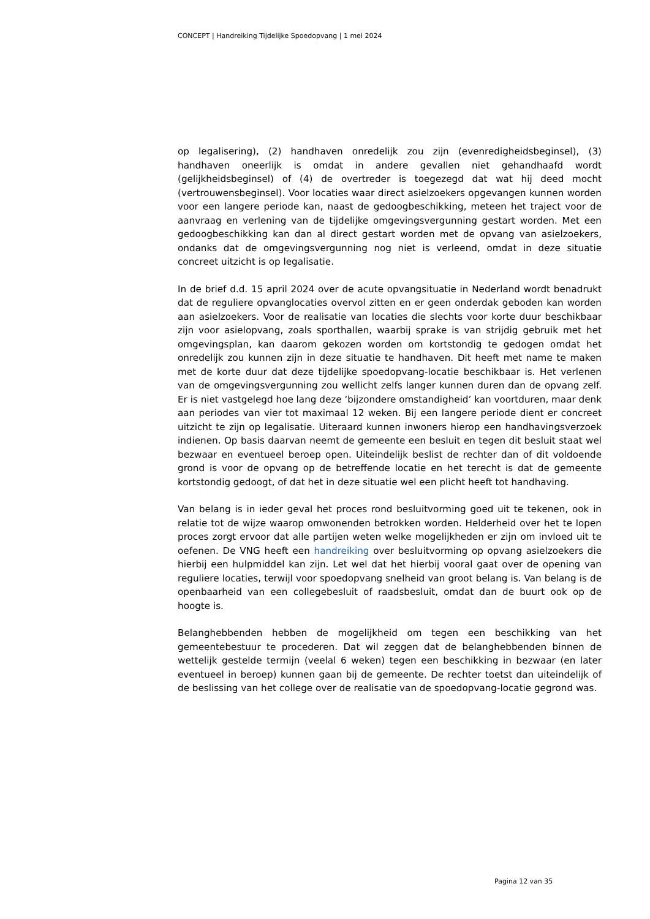CONCEPT | Handreiking Tijdelijke Spoedopvang | 1 mei 2024
op legalisering), (2) handhaven onredelijk zou zijn (evenredigheidsbeginsel), (3) handhaven oneerlijk is omdat in andere gevallen niet gehandhaafd wordt (gelijkheidsbeginsel) of (4) de overtreder is toegezegd dat wat hij deed mocht (vertrouwensbeginsel). Voor locaties waar direct asielzoekers opgevangen kunnen worden voor een langere periode kan, naast de gedoogbeschikking, meteen het traject voor de aanvraag en verlening van de tijdelijke omgevingsvergunning gestart worden. Met een gedoogbeschikking kan dan al direct gestart worden met de opvang van asielzoekers, ondanks dat de omgevingsvergunning nog niet is verleend, omdat in deze situatie concreet uitzicht is op legalisatie.
In de brief d.d. 15 april 2024 over de acute opvangsituatie in Nederland wordt benadrukt dat de reguliere opvanglocaties overvol zitten en er geen onderdak geboden kan worden aan asielzoekers. Voor de realisatie van locaties die slechts voor korte duur beschikbaar zijn voor asielopvang, zoals sporthallen, waarbij sprake is van strijdig gebruik met het omgevingsplan, kan daarom gekozen worden om kortstondig te gedogen omdat het onredelijk zou kunnen zijn in deze situatie te handhaven. Dit heeft met name te maken met de korte duur dat deze tijdelijke spoedopvang-locatie beschikbaar is. Het verlenen van de omgevingsvergunning zou wellicht zelfs langer kunnen duren dan de opvang zelf. Er is niet vastgelegd hoe lang deze ‘bijzondere omstandigheid’ kan voortduren, maar denk aan periodes van vier tot maximaal 12 weken. Bij een langere periode dient er concreet uitzicht te zijn op legalisatie. Uiteraard kunnen inwoners hierop een handhavingsverzoek indienen. Op basis daarvan neemt de gemeente een besluit en tegen dit besluit staat wel bezwaar en eventueel beroep open. Uiteindelijk beslist de rechter dan of dit voldoende grond is voor de opvang op de betreffende locatie en het terecht is dat de gemeente kortstondig gedoogt, of dat het in deze situatie wel een plicht heeft tot handhaving.
Van belang is in ieder geval het proces rond besluitvorming goed uit te tekenen, ook in relatie tot de wijze waarop omwonenden betrokken worden. Helderheid over het te lopen proces zorgt ervoor dat alle partijen weten welke mogelijkheden er zijn om invloed uit te oefenen. De VNG heeft een handreiking over besluitvorming op opvang asielzoekers die hierbij een hulpmiddel kan zijn. Let wel dat het hierbij vooral gaat over de opening van reguliere locaties, terwijl voor spoedopvang snelheid van groot belang is. Van belang is de openbaarheid van een collegebesluit of raadsbesluit, omdat dan de buurt ook op de hoogte is.
Belanghebbenden hebben de mogelijkheid om tegen een beschikking van het gemeentebestuur te procederen. Dat wil zeggen dat de belanghebbenden binnen de wettelijk gestelde termijn (veelal 6 weken) tegen een beschikking in bezwaar (en later eventueel in beroep) kunnen gaan bij de gemeente. De rechter toetst dan uiteindelijk of de beslissing van het college over de realisatie van de spoedopvang-locatie gegrond was.
Pagina 12 van 35